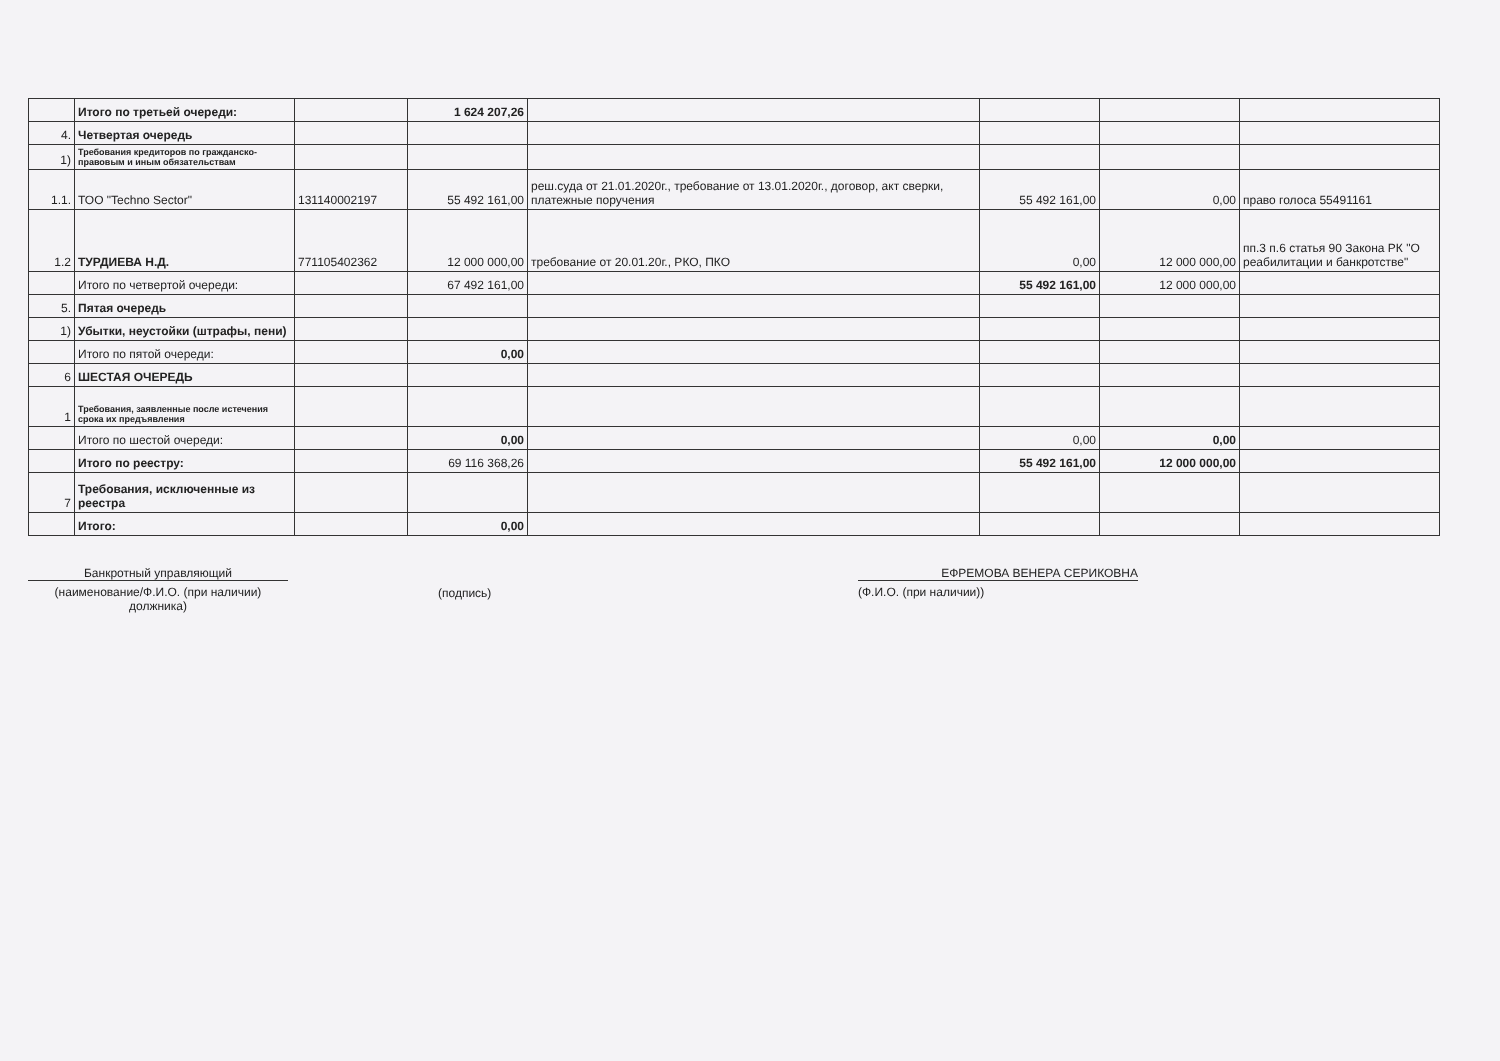| | Итого по третьей очереди: | | 1 624 207,26 | | | | |
| 4. | Четвертая очередь | | | | | | |
| 1) | Требования кредиторов по гражданско-правовым и иным обязательствам | | | | | | |
| 1.1. | ТОО "Techno Sector" | 131140002197 | 55 492 161,00 | реш.суда от 21.01.2020г., требование от 13.01.2020г., договор, акт сверки, платежные поручения | 55 492 161,00 | 0,00 | право голоса 55491161 |
| 1.2 | ТУРДИЕВА Н.Д. | 771105402362 | 12 000 000,00 | требование от 20.01.20г., РКО, ПКО | 0,00 | 12 000 000,00 | пп.3 п.6 статья 90 Закона РК "О реабилитации и банкротстве" |
| | Итого по четвертой очереди: | | 67 492 161,00 | | 55 492 161,00 | 12 000 000,00 | |
| 5. | Пятая очередь | | | | | | |
| 1) | Убытки, неустойки (штрафы, пени) | | | | | | |
| | Итого по пятой очереди: | | 0,00 | | | | |
| 6 | ШЕСТАЯ ОЧЕРЕДЬ | | | | | | |
| 1 | Требования, заявленные после истечения срока их предъявления | | | | | | |
| | Итого по шестой очереди: | | 0,00 | | 0,00 | 0,00 | |
| | Итого по реестру: | | 69 116 368,26 | | 55 492 161,00 | 12 000 000,00 | |
| 7 | Требования, исключенные из реестра | | | | | | |
| | Итого: | | 0,00 | | | | |
Банкротный управляющий
(наименование/Ф.И.О. (при наличии) должника)
(подпись)
ЕФРЕМОВА ВЕНЕРА СЕРИКОВНА
(Ф.И.О. (при наличии))